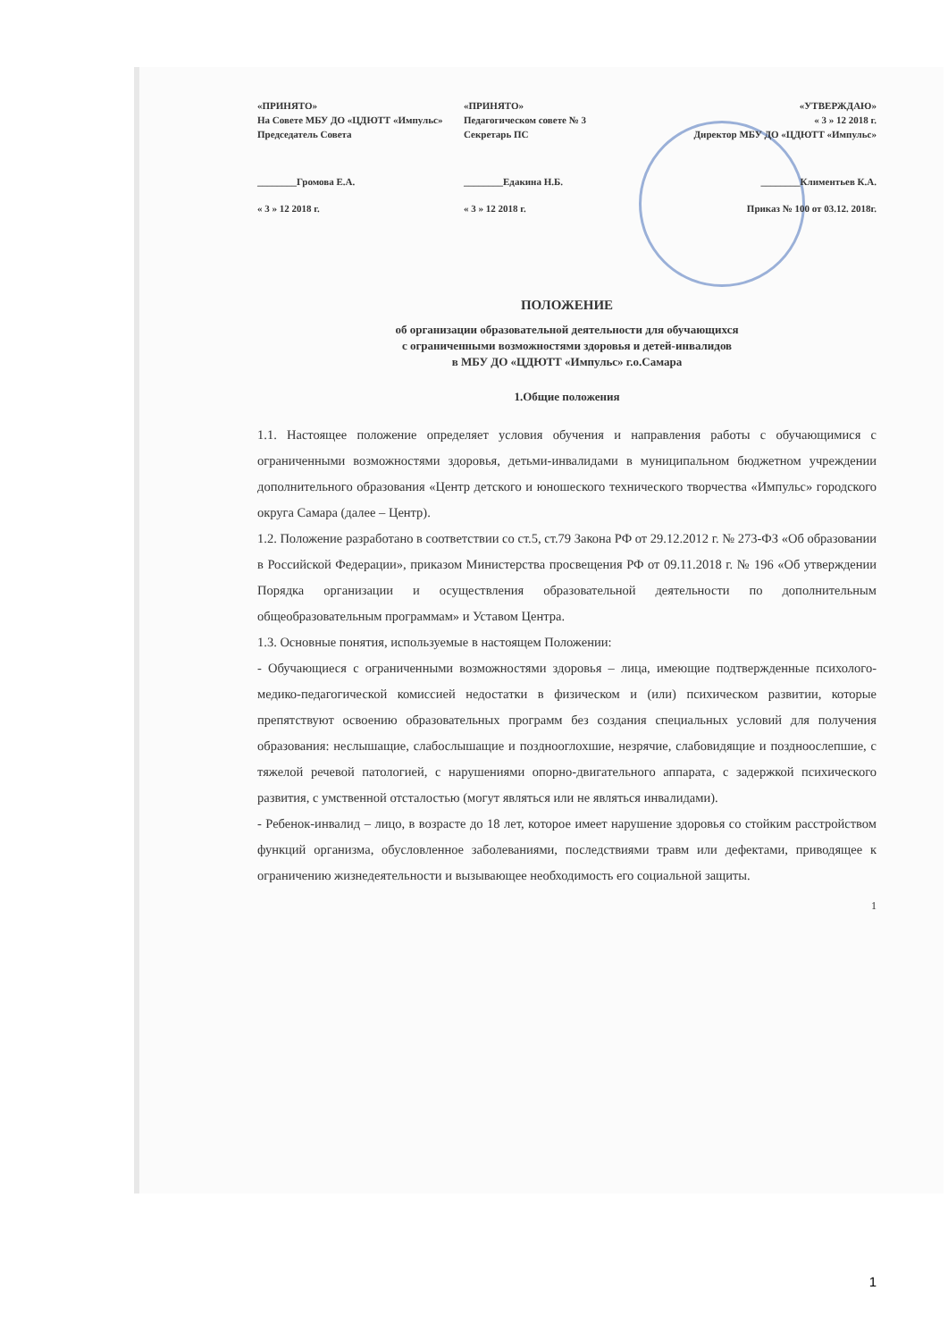«ПРИНЯТО»
На Совете МБУ ДО «ЦДЮТТ «Импульс»
Председатель Совета
«ПРИНЯТО»
Педагогическом совете № 3
Секретарь ПС
«УТВЕРЖДАЮ»
« 3 » 12 2018 г.
Директор МБУ ДО «ЦДЮТТ «Импульс»
________Громова Е.А.
« 3 » 12 2018 г.
________Едакина Н.Б.
« 3 » 12 2018 г.
________Климентьев К.А.
Приказ № 100 от 03.12. 2018г.
ПОЛОЖЕНИЕ
об организации образовательной деятельности для обучающихся
с ограниченными возможностями здоровья и детей-инвалидов
в МБУ ДО «ЦДЮТТ «Импульс» г.о.Самара
1.Общие положения
1.1. Настоящее положение определяет условия обучения и направления работы с обучающимися с ограниченными возможностями здоровья, детьми-инвалидами в муниципальном бюджетном учреждении дополнительного образования «Центр детского и юношеского технического творчества «Импульс» городского округа Самара (далее – Центр).
1.2. Положение разработано в соответствии со ст.5, ст.79 Закона РФ от 29.12.2012 г. № 273-ФЗ «Об образовании в Российской Федерации», приказом Министерства просвещения РФ от 09.11.2018 г. № 196 «Об утверждении Порядка организации и осуществления образовательной деятельности по дополнительным общеобразовательным программам» и Уставом Центра.
1.3. Основные понятия, используемые в настоящем Положении:
- Обучающиеся с ограниченными возможностями здоровья – лица, имеющие подтвержденные психолого-медико-педагогической комиссией недостатки в физическом и (или) психическом развитии, которые препятствуют освоению образовательных программ без создания специальных условий для получения образования: неслышащие, слабослышащие и позднооглохшие, незрячие, слабовидящие и поздноослепшие, с тяжелой речевой патологией, с нарушениями опорно-двигательного аппарата, с задержкой психического развития, с умственной отсталостью (могут являться или не являться инвалидами).
- Ребенок-инвалид – лицо, в возрасте до 18 лет, которое имеет нарушение здоровья со стойким расстройством функций организма, обусловленное заболеваниями, последствиями травм или дефектами, приводящее к ограничению жизнедеятельности и вызывающее необходимость его социальной защиты.
1
1